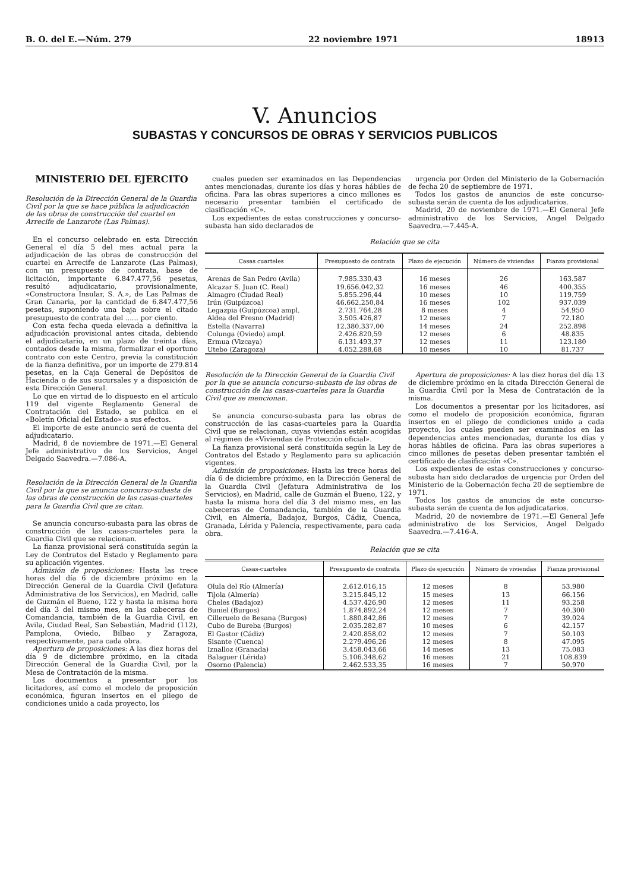B. O. del E.—Núm. 279 22 noviembre 1971 18913
V. Anuncios
SUBASTAS Y CONCURSOS DE OBRAS Y SERVICIOS PUBLICOS
MINISTERIO DEL EJERCITO
Resolución de la Dirección General de la Guardia Civil por la que se hace pública la adjudicación de las obras de construcción del cuartel en Arrecife de Lanzarote (Las Palmas).
En el concurso celebrado en esta Dirección General el día 5 del mes actual para la adjudicación de las obras de construcción del cuartel en Arrecife de Lanzarote (Las Palmas), con un presupuesto de contrata, base de licitación, importante 6.847.477,56 pesetas, resultó adjudicatario, provisionalmente, «Constructora Insular, S. A.», de Las Palmas de Gran Canaria, por la cantidad de 6.847.477,56 pesetas, suponiendo una baja sobre el citado presupuesto de contrata del ...... por ciento.
Con esta fecha queda elevada a definitiva la adjudicación provisional antes citada, debiendo el adjudicatario, en un plazo de treinta días, contados desde la misma, formalizar el oportuno contrato con este Centro, previa la constitución de la fianza definitiva, por un importe de 279.814 pesetas, en la Caja General de Depósitos de Hacienda o de sus sucursales y a disposición de esta Dirección General.
Lo que en virtud de lo dispuesto en el artículo 119 del vigente Reglamento General de Contratación del Estado, se publica en el «Boletín Oficial del Estado» a sus efectos.
El importe de este anuncio será de cuenta del adjudicatario.
Madrid, 8 de noviembre de 1971.—El General Jefe administrativo de los Servicios, Angel Delgado Saavedra.—7.086-A.
Resolución de la Dirección General de la Guardia Civil por la que se anuncia concurso-subasta de las obras de construcción de las casas-cuarteles para la Guardia Civil que se citan.
Se anuncia concurso-subasta para las obras de construcción de las casas-cuarteles para la Guardia Civil que se relacionan.
La fianza provisional será constituída según la Ley de Contratos del Estado y Reglamento para su aplicación vigentes.
Admisión de proposiciones: Hasta las trece horas del día 6 de diciembre próximo en la Dirección General de la Guardia Civil (Jefatura Administrativa de los Servicios), en Madrid, calle de Guzmán el Bueno, 122 y hasta la misma hora del día 3 del mismo mes, en las cabeceras de Comandancia, también de la Guardia Civil, en Avila, Ciudad Real, San Sebastián, Madrid (112), Pamplona, Oviedo, Bilbao y Zaragoza, respectivamente, para cada obra.
Apertura de proposiciones: A las diez horas del día 9 de diciembre próximo, en la citada Dirección General de la Guardia Civil, por la Mesa de Contratación de la misma.
Los documentos a presentar por los licitadores, así como el modelo de proposición económica, figuran insertos en el pliego de condiciones unido a cada proyecto, los
cuales pueden ser examinados en las Dependencias antes mencionadas, durante los días y horas hábiles de oficina. Para las obras superiores a cinco millones es necesario presentar también el certificado de clasificación «C».
Los expedientes de estas construcciones y concurso-subasta han sido declarados de
urgencia por Orden del Ministerio de la Gobernación de fecha 20 de septiembre de 1971.
Todos los gastos de anuncios de este concurso-subasta serán de cuenta de los adjudicatarios.
Madrid, 20 de noviembre de 1971.—El General Jefe administrativo de los Servicios, Angel Delgado Saavedra.—7.445-A.
Relación que se cita
| Casas cuarteles | Presupuesto de contrata | Plazo de ejecución | Número de viviendas | Fianza provisional |
| --- | --- | --- | --- | --- |
| Arenas de San Pedro (Avila) | 7.985.330,43 | 16 meses | 26 | 163.587 |
| Alcazar S. Juan (C. Real) | 19.656.042,32 | 16 meses | 46 | 400.355 |
| Almagro (Ciudad Real) | 5.855.296,44 | 10 meses | 10 | 119.759 |
| Irún (Guipúzcoa) | 46.662.250,84 | 16 meses | 102 | 937.039 |
| Legazpia (Guipúzcoa) ampl. | 2.731.764,28 | 8 meses | 4 | 54.950 |
| Aldea del Fresno (Madrid) | 3.505.426,87 | 12 meses | 7 | 72.180 |
| Estella (Navarra) | 12.380.337,00 | 14 meses | 24 | 252.898 |
| Colunga (Oviedo) ampl. | 2.426.820,59 | 12 meses | 6 | 48.835 |
| Ermua (Vizcaya) | 6.131.493,37 | 12 meses | 11 | 123.180 |
| Utebo (Zaragoza) | 4.052.288,68 | 10 meses | 10 | 81.737 |
Resolución de la Dirección General de la Guardia Civil por la que se anuncia concurso-subasta de las obras de construcción de las casas-cuarteles para la Guardia Civil que se mencionan.
Se anuncia concurso-subasta para las obras de construcción de las casas-cuarteles para la Guardia Civil que se relacionan, cuyas viviendas están acogidas al régimen de «Viviendas de Protección oficial».
La fianza provisional será constituída según la Ley de Contratos del Estado y Reglamento para su aplicación vigentes.
Admisión de proposiciones: Hasta las trece horas del día 6 de diciembre próximo, en la Dirección General de la Guardia Civil (Jefatura Administrativa de los Servicios), en Madrid, calle de Guzmán el Bueno, 122, y hasta la misma hora del día 3 del mismo mes, en las cabeceras de Comandancia, también de la Guardia Civil, en Almería, Badajoz, Burgos, Cádiz, Cuenca, Granada, Lérida y Palencia, respectivamente, para cada obra.
Apertura de proposiciones: A las diez horas del día 13 de diciembre próximo en la citada Dirección General de la Guardia Civil por la Mesa de Contratación de la misma.
Los documentos a presentar por los licitadores, así como el modelo de proposición económica, figuran insertos en el pliego de condiciones unido a cada proyecto, los cuales pueden ser examinados en las dependencias antes mencionadas, durante los días y horas hábiles de oficina. Para las obras superiores a cinco millones de pesetas deben presentar también el certificado de clasificación «C».
Los expedientes de estas construcciones y concurso-subasta han sido declarados de urgencia por Orden del Ministerio de la Gobernación fecha 20 de septiembre de 1971.
Todos los gastos de anuncios de este concurso-subasta serán de cuenta de los adjudicatarios.
Madrid, 20 de noviembre de 1971.—El General Jefe administrativo de los Servicios, Angel Delgado Saavedra.—7.416-A.
Relación que se cita
| Casas-cuarteles | Presupuesto de contrata | Plazo de ejecución | Número de viviendas | Fianza provisional |
| --- | --- | --- | --- | --- |
| Olula del Río (Almería) | 2.612.016,15 | 12 meses | 8 | 53.980 |
| Tíjola (Almería) | 3.215.845,12 | 15 meses | 13 | 66.156 |
| Cheles (Badajoz) | 4.537.426,90 | 12 meses | 11 | 93.258 |
| Buniel (Burgos) | 1.874.892,24 | 12 meses | 7 | 40.300 |
| Cilleruelo de Besana (Burgos) | 1.880.842,86 | 12 meses | 7 | 39.024 |
| Cubo de Bureba (Burgos) | 2.035.282,87 | 10 meses | 6 | 42.157 |
| El Gastor (Cádiz) | 2.420.858,02 | 12 meses | 7 | 50.103 |
| Sisante (Cuenca) | 2.279.496,26 | 12 meses | 8 | 47.095 |
| Iznalloz (Granada) | 3.458.043,66 | 14 meses | 13 | 75.083 |
| Balaguer (Lérida) | 5.106.348,62 | 16 meses | 21 | 108.839 |
| Osorno (Palencia) | 2.462.533,35 | 16 meses | 7 | 50.970 |